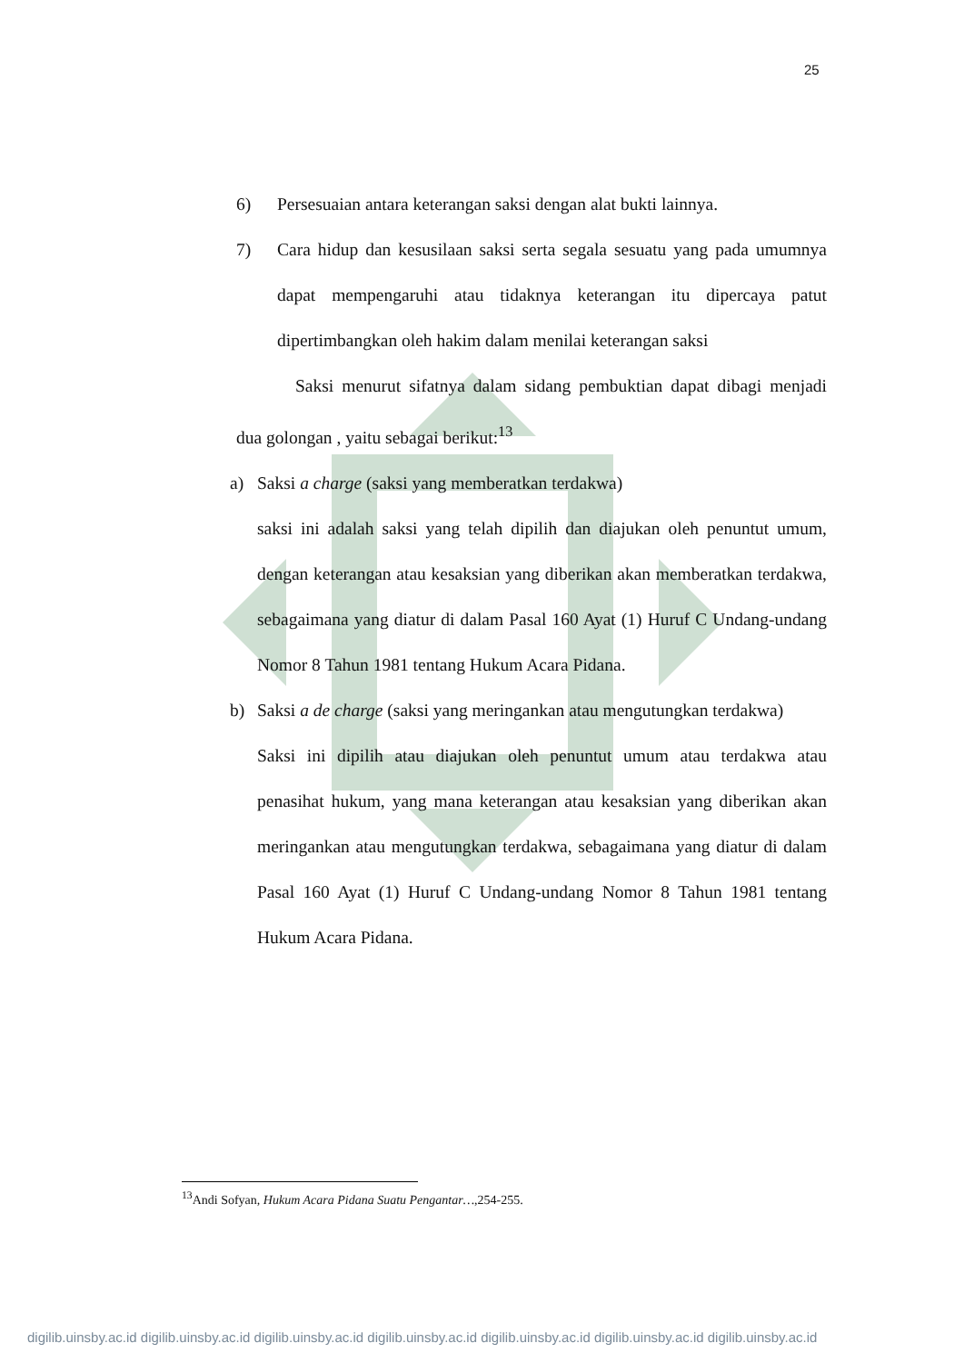25
6) Persesuaian antara keterangan saksi dengan alat bukti lainnya.
7) Cara hidup dan kesusilaan saksi serta segala sesuatu yang pada umumnya dapat mempengaruhi atau tidaknya keterangan itu dipercaya patut dipertimbangkan oleh hakim dalam menilai keterangan saksi
Saksi menurut sifatnya dalam sidang pembuktian dapat dibagi menjadi dua golongan , yaitu sebagai berikut:<sup>13</sup>
a) Saksi a charge (saksi yang memberatkan terdakwa)
saksi ini adalah saksi yang telah dipilih dan diajukan oleh penuntut umum, dengan keterangan atau kesaksian yang diberikan akan memberatkan terdakwa, sebagaimana yang diatur di dalam Pasal 160 Ayat (1) Huruf C Undang-undang Nomor 8 Tahun 1981 tentang Hukum Acara Pidana.
b) Saksi a de charge (saksi yang meringankan atau mengutungkan terdakwa)
Saksi ini dipilih atau diajukan oleh penuntut umum atau terdakwa atau penasihat hukum, yang mana keterangan atau kesaksian yang diberikan akan meringankan atau mengutungkan terdakwa, sebagaimana yang diatur di dalam Pasal 160 Ayat (1) Huruf C Undang-undang Nomor 8 Tahun 1981 tentang Hukum Acara Pidana.
<sup>13</sup> Andi Sofyan, Hukum Acara Pidana Suatu Pengantar…,254-255.
digilib.uinsby.ac.id digilib.uinsby.ac.id digilib.uinsby.ac.id digilib.uinsby.ac.id digilib.uinsby.ac.id digilib.uinsby.ac.id digilib.uinsby.ac.id